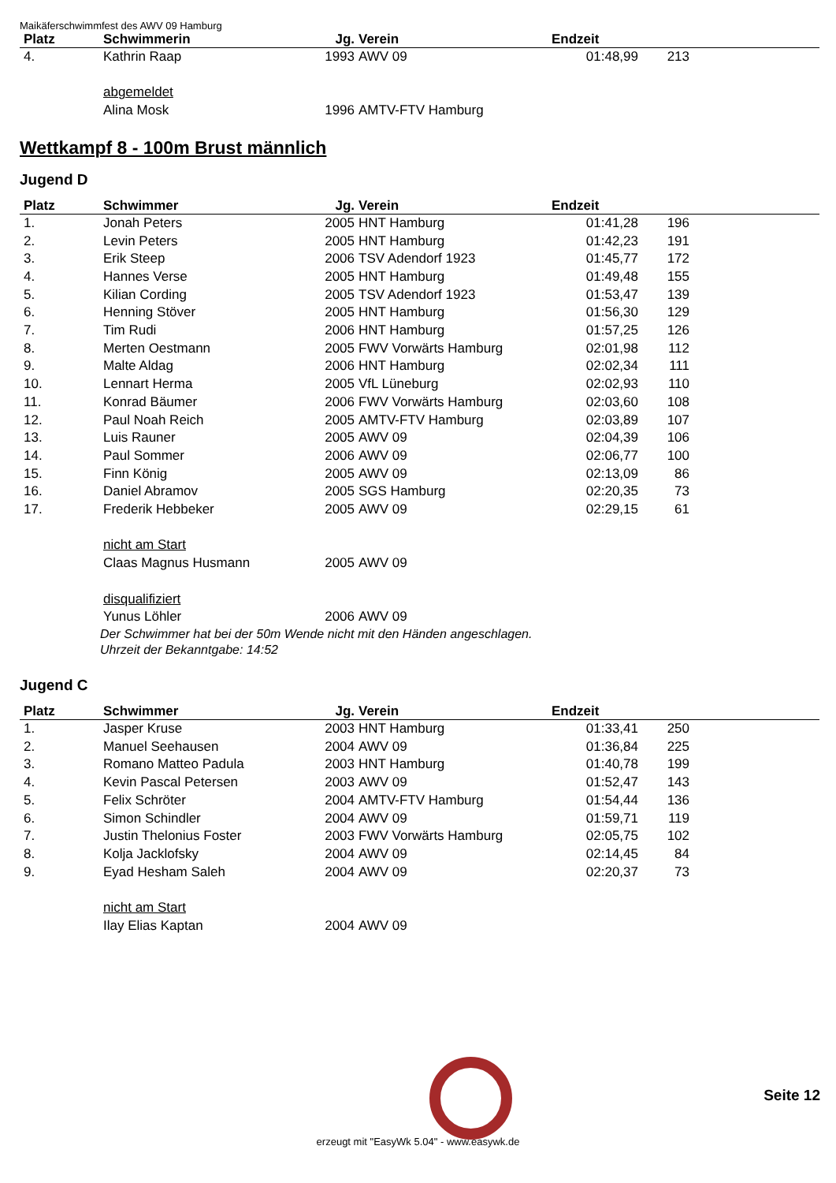Maikäferschwimmfest des AWV 09 Hamburg
| Platz | Schwimmerin | Jg. | Verein | Endzeit | | |
| --- | --- | --- | --- | --- | --- | --- |
| 4. | Kathrin Raap | 1993 | AWV 09 | 01:48,99 | 213 | |
| | abgemeldet | | | | | |
| | Alina Mosk | 1996 | AMTV-FTV Hamburg | | | |
Wettkampf 8 - 100m Brust männlich
Jugend D
| Platz | Schwimmer | Jg. | Verein | Endzeit | | |
| --- | --- | --- | --- | --- | --- | --- |
| 1. | Jonah Peters | 2005 | HNT Hamburg | 01:41,28 | 196 | |
| 2. | Levin Peters | 2005 | HNT Hamburg | 01:42,23 | 191 | |
| 3. | Erik Steep | 2006 | TSV Adendorf 1923 | 01:45,77 | 172 | |
| 4. | Hannes Verse | 2005 | HNT Hamburg | 01:49,48 | 155 | |
| 5. | Kilian Cording | 2005 | TSV Adendorf 1923 | 01:53,47 | 139 | |
| 6. | Henning Stöver | 2005 | HNT Hamburg | 01:56,30 | 129 | |
| 7. | Tim Rudi | 2006 | HNT Hamburg | 01:57,25 | 126 | |
| 8. | Merten Oestmann | 2005 | FWV Vorwärts Hamburg | 02:01,98 | 112 | |
| 9. | Malte Aldag | 2006 | HNT Hamburg | 02:02,34 | 111 | |
| 10. | Lennart Herma | 2005 | VfL Lüneburg | 02:02,93 | 110 | |
| 11. | Konrad Bäumer | 2006 | FWV Vorwärts Hamburg | 02:03,60 | 108 | |
| 12. | Paul Noah Reich | 2005 | AMTV-FTV Hamburg | 02:03,89 | 107 | |
| 13. | Luis Rauner | 2005 | AWV 09 | 02:04,39 | 106 | |
| 14. | Paul Sommer | 2006 | AWV 09 | 02:06,77 | 100 | |
| 15. | Finn König | 2005 | AWV 09 | 02:13,09 | 86 | |
| 16. | Daniel Abramov | 2005 | SGS Hamburg | 02:20,35 | 73 | |
| 17. | Frederik Hebbeker | 2005 | AWV 09 | 02:29,15 | 61 | |
| | nicht am Start | | | | | |
| | Claas Magnus Husmann | 2005 | AWV 09 | | | |
| | disqualifiziert | | | | | |
| | Yunus Löhler | 2006 | AWV 09 | | | |
Der Schwimmer hat bei der 50m Wende nicht mit den Händen angeschlagen.
Uhrzeit der Bekanntgabe: 14:52
Jugend C
| Platz | Schwimmer | Jg. | Verein | Endzeit | | |
| --- | --- | --- | --- | --- | --- | --- |
| 1. | Jasper Kruse | 2003 | HNT Hamburg | 01:33,41 | 250 | |
| 2. | Manuel Seehausen | 2004 | AWV 09 | 01:36,84 | 225 | |
| 3. | Romano Matteo Padula | 2003 | HNT Hamburg | 01:40,78 | 199 | |
| 4. | Kevin Pascal Petersen | 2003 | AWV 09 | 01:52,47 | 143 | |
| 5. | Felix Schröter | 2004 | AMTV-FTV Hamburg | 01:54,44 | 136 | |
| 6. | Simon Schindler | 2004 | AWV 09 | 01:59,71 | 119 | |
| 7. | Justin Thelonius Foster | 2003 | FWV Vorwärts Hamburg | 02:05,75 | 102 | |
| 8. | Kolja Jacklofsky | 2004 | AWV 09 | 02:14,45 | 84 | |
| 9. | Eyad Hesham Saleh | 2004 | AWV 09 | 02:20,37 | 73 | |
| | nicht am Start | | | | | |
| | Ilay Elias Kaptan | 2004 | AWV 09 | | | |
Seite 12
erzeugt mit "EasyWk 5.04" - www.easywk.de